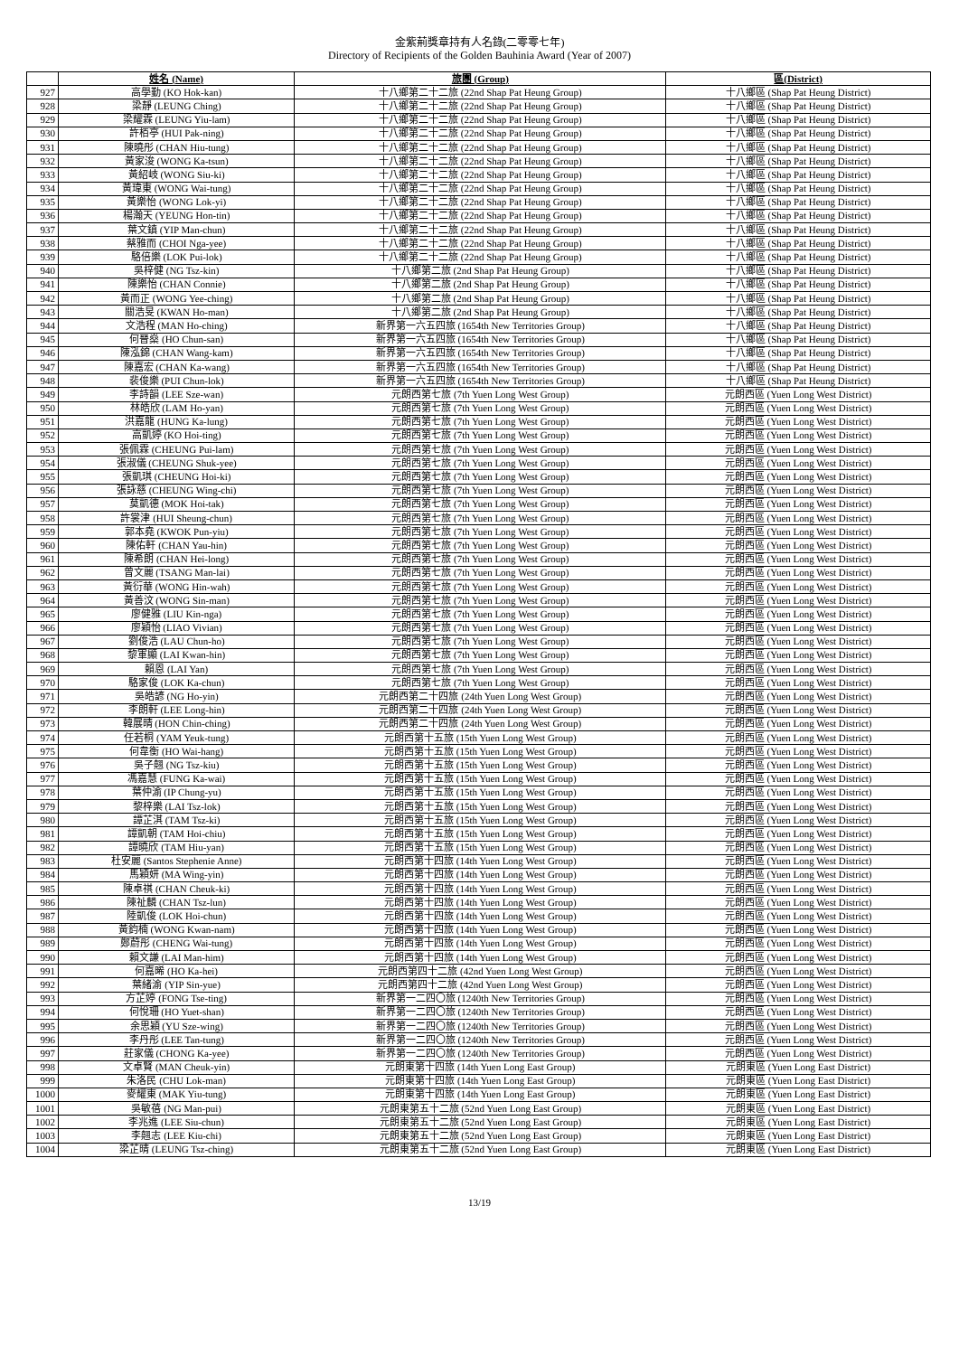金紫荊獎章持有人名錄(二零零七年)
Directory of Recipients of the Golden Bauhinia Award (Year of 2007)
| | 姓名 (Name) | 旅團 (Group) | 區(District) |
| --- | --- | --- | --- |
| 927 | 高學勤 (KO Hok-kan) | 十八鄉第二十二旅 (22nd Shap Pat Heung Group) | 十八鄉區 (Shap Pat Heung District) |
| 928 | 梁靜 (LEUNG Ching) | 十八鄉第二十二旅 (22nd Shap Pat Heung Group) | 十八鄉區 (Shap Pat Heung District) |
| 929 | 梁耀霖 (LEUNG Yiu-lam) | 十八鄉第二十二旅 (22nd Shap Pat Heung Group) | 十八鄉區 (Shap Pat Heung District) |
| 930 | 許栢亭 (HUI Pak-ning) | 十八鄉第二十二旅 (22nd Shap Pat Heung Group) | 十八鄉區 (Shap Pat Heung District) |
| 931 | 陳曉彤 (CHAN Hiu-tung) | 十八鄉第二十二旅 (22nd Shap Pat Heung Group) | 十八鄉區 (Shap Pat Heung District) |
| 932 | 黃家浚 (WONG Ka-tsun) | 十八鄉第二十二旅 (22nd Shap Pat Heung Group) | 十八鄉區 (Shap Pat Heung District) |
| 933 | 黃紹岐 (WONG Siu-ki) | 十八鄉第二十二旅 (22nd Shap Pat Heung Group) | 十八鄉區 (Shap Pat Heung District) |
| 934 | 黃瑋東 (WONG Wai-tung) | 十八鄉第二十二旅 (22nd Shap Pat Heung Group) | 十八鄉區 (Shap Pat Heung District) |
| 935 | 黃樂怡 (WONG Lok-yi) | 十八鄉第二十二旅 (22nd Shap Pat Heung Group) | 十八鄉區 (Shap Pat Heung District) |
| 936 | 楊瀚天 (YEUNG Hon-tin) | 十八鄉第二十二旅 (22nd Shap Pat Heung Group) | 十八鄉區 (Shap Pat Heung District) |
| 937 | 葉文鎮 (YIP Man-chun) | 十八鄉第二十二旅 (22nd Shap Pat Heung Group) | 十八鄉區 (Shap Pat Heung District) |
| 938 | 蔡雅而 (CHOI Nga-yee) | 十八鄉第二十二旅 (22nd Shap Pat Heung Group) | 十八鄉區 (Shap Pat Heung District) |
| 939 | 駱倍樂 (LOK Pui-lok) | 十八鄉第二十二旅 (22nd Shap Pat Heung Group) | 十八鄉區 (Shap Pat Heung District) |
| 940 | 吳梓健 (NG Tsz-kin) | 十八鄉第二旅 (2nd Shap Pat Heung Group) | 十八鄉區 (Shap Pat Heung District) |
| 941 | 陳樂怡 (CHAN Connie) | 十八鄉第二旅 (2nd Shap Pat Heung Group) | 十八鄉區 (Shap Pat Heung District) |
| 942 | 黃而正 (WONG Yee-ching) | 十八鄉第二旅 (2nd Shap Pat Heung Group) | 十八鄉區 (Shap Pat Heung District) |
| 943 | 關浩旻 (KWAN Ho-man) | 十八鄉第二旅 (2nd Shap Pat Heung Group) | 十八鄉區 (Shap Pat Heung District) |
| 944 | 文浩程 (MAN Ho-ching) | 新界第一六五四旅 (1654th New Territories Group) | 十八鄉區 (Shap Pat Heung District) |
| 945 | 何晉燊 (HO Chun-san) | 新界第一六五四旅 (1654th New Territories Group) | 十八鄉區 (Shap Pat Heung District) |
| 946 | 陳泓錦 (CHAN Wang-kam) | 新界第一六五四旅 (1654th New Territories Group) | 十八鄉區 (Shap Pat Heung District) |
| 947 | 陳嘉宏 (CHAN Ka-wang) | 新界第一六五四旅 (1654th New Territories Group) | 十八鄉區 (Shap Pat Heung District) |
| 948 | 裴俊樂 (PUI Chun-lok) | 新界第一六五四旅 (1654th New Territories Group) | 十八鄉區 (Shap Pat Heung District) |
| 949 | 李詩韻 (LEE Sze-wan) | 元朗西第七旅 (7th Yuen Long West Group) | 元朗西區 (Yuen Long West District) |
| 950 | 林皓欣 (LAM Ho-yan) | 元朗西第七旅 (7th Yuen Long West Group) | 元朗西區 (Yuen Long West District) |
| 951 | 洪嘉龍 (HUNG Ka-lung) | 元朗西第七旅 (7th Yuen Long West Group) | 元朗西區 (Yuen Long West District) |
| 952 | 高凱婷 (KO Hoi-ting) | 元朗西第七旅 (7th Yuen Long West Group) | 元朗西區 (Yuen Long West District) |
| 953 | 張佩霖 (CHEUNG Pui-lam) | 元朗西第七旅 (7th Yuen Long West Group) | 元朗西區 (Yuen Long West District) |
| 954 | 張淑儀 (CHEUNG Shuk-yee) | 元朗西第七旅 (7th Yuen Long West Group) | 元朗西區 (Yuen Long West District) |
| 955 | 張凱琪 (CHEUNG Hoi-ki) | 元朗西第七旅 (7th Yuen Long West Group) | 元朗西區 (Yuen Long West District) |
| 956 | 張詠慈 (CHEUNG Wing-chi) | 元朗西第七旅 (7th Yuen Long West Group) | 元朗西區 (Yuen Long West District) |
| 957 | 莫凱德 (MOK Hoi-tak) | 元朗西第七旅 (7th Yuen Long West Group) | 元朗西區 (Yuen Long West District) |
| 958 | 許裳津 (HUI Sheung-chun) | 元朗西第七旅 (7th Yuen Long West Group) | 元朗西區 (Yuen Long West District) |
| 959 | 郭本堯 (KWOK Pun-yiu) | 元朗西第七旅 (7th Yuen Long West Group) | 元朗西區 (Yuen Long West District) |
| 960 | 陳佑軒 (CHAN Yau-hin) | 元朗西第七旅 (7th Yuen Long West Group) | 元朗西區 (Yuen Long West District) |
| 961 | 陳希朗 (CHAN Hei-long) | 元朗西第七旅 (7th Yuen Long West Group) | 元朗西區 (Yuen Long West District) |
| 962 | 曾文麗 (TSANG Man-lai) | 元朗西第七旅 (7th Yuen Long West Group) | 元朗西區 (Yuen Long West District) |
| 963 | 黃衍華 (WONG Hin-wah) | 元朗西第七旅 (7th Yuen Long West Group) | 元朗西區 (Yuen Long West District) |
| 964 | 黃善汶 (WONG Sin-man) | 元朗西第七旅 (7th Yuen Long West Group) | 元朗西區 (Yuen Long West District) |
| 965 | 廖健雅 (LIU Kin-nga) | 元朗西第七旅 (7th Yuen Long West Group) | 元朗西區 (Yuen Long West District) |
| 966 | 廖穎怡 (LIAO Vivian) | 元朗西第七旅 (7th Yuen Long West Group) | 元朗西區 (Yuen Long West District) |
| 967 | 劉俊浩 (LAU Chun-ho) | 元朗西第七旅 (7th Yuen Long West Group) | 元朗西區 (Yuen Long West District) |
| 968 | 黎軍顯 (LAI Kwan-hin) | 元朗西第七旅 (7th Yuen Long West Group) | 元朗西區 (Yuen Long West District) |
| 969 | 賴恩 (LAI Yan) | 元朗西第七旅 (7th Yuen Long West Group) | 元朗西區 (Yuen Long West District) |
| 970 | 駱家俊 (LOK Ka-chun) | 元朗西第七旅 (7th Yuen Long West Group) | 元朗西區 (Yuen Long West District) |
| 971 | 吳皓諺 (NG Ho-yin) | 元朗西第二十四旅 (24th Yuen Long West Group) | 元朗西區 (Yuen Long West District) |
| 972 | 李朗軒 (LEE Long-hin) | 元朗西第二十四旅 (24th Yuen Long West Group) | 元朗西區 (Yuen Long West District) |
| 973 | 韓展晴 (HON Chin-ching) | 元朗西第二十四旅 (24th Yuen Long West Group) | 元朗西區 (Yuen Long West District) |
| 974 | 任若桐 (YAM Yeuk-tung) | 元朗西第十五旅 (15th Yuen Long West Group) | 元朗西區 (Yuen Long West District) |
| 975 | 何韋衡 (HO Wai-hang) | 元朗西第十五旅 (15th Yuen Long West Group) | 元朗西區 (Yuen Long West District) |
| 976 | 吳子翹 (NG Tsz-kiu) | 元朗西第十五旅 (15th Yuen Long West Group) | 元朗西區 (Yuen Long West District) |
| 977 | 馮嘉慧 (FUNG Ka-wai) | 元朗西第十五旅 (15th Yuen Long West Group) | 元朗西區 (Yuen Long West District) |
| 978 | 葉仲渝 (IP Chung-yu) | 元朗西第十五旅 (15th Yuen Long West Group) | 元朗西區 (Yuen Long West District) |
| 979 | 黎梓樂 (LAI Tsz-lok) | 元朗西第十五旅 (15th Yuen Long West Group) | 元朗西區 (Yuen Long West District) |
| 980 | 譚芷淇 (TAM Tsz-ki) | 元朗西第十五旅 (15th Yuen Long West Group) | 元朗西區 (Yuen Long West District) |
| 981 | 譚凱朝 (TAM Hoi-chiu) | 元朗西第十五旅 (15th Yuen Long West Group) | 元朗西區 (Yuen Long West District) |
| 982 | 譚曉欣 (TAM Hiu-yan) | 元朗西第十五旅 (15th Yuen Long West Group) | 元朗西區 (Yuen Long West District) |
| 983 | 杜安麗 (Santos Stephenie Anne) | 元朗西第十四旅 (14th Yuen Long West Group) | 元朗西區 (Yuen Long West District) |
| 984 | 馬穎妍 (MA Wing-yin) | 元朗西第十四旅 (14th Yuen Long West Group) | 元朗西區 (Yuen Long West District) |
| 985 | 陳卓祺 (CHAN Cheuk-ki) | 元朗西第十四旅 (14th Yuen Long West Group) | 元朗西區 (Yuen Long West District) |
| 986 | 陳祉麟 (CHAN Tsz-lun) | 元朗西第十四旅 (14th Yuen Long West Group) | 元朗西區 (Yuen Long West District) |
| 987 | 陸凱俊 (LOK Hoi-chun) | 元朗西第十四旅 (14th Yuen Long West Group) | 元朗西區 (Yuen Long West District) |
| 988 | 黃鈞楠 (WONG Kwan-nam) | 元朗西第十四旅 (14th Yuen Long West Group) | 元朗西區 (Yuen Long West District) |
| 989 | 鄭蔚彤 (CHENG Wai-tung) | 元朗西第十四旅 (14th Yuen Long West Group) | 元朗西區 (Yuen Long West District) |
| 990 | 賴文謙 (LAI Man-him) | 元朗西第十四旅 (14th Yuen Long West Group) | 元朗西區 (Yuen Long West District) |
| 991 | 何嘉晞 (HO Ka-hei) | 元朗西第四十二旅 (42nd Yuen Long West Group) | 元朗西區 (Yuen Long West District) |
| 992 | 葉緒渝 (YIP Sin-yue) | 元朗西第四十二旅 (42nd Yuen Long West Group) | 元朗西區 (Yuen Long West District) |
| 993 | 方芷婷 (FONG Tse-ting) | 新界第一二四〇旅 (1240th New Territories Group) | 元朗西區 (Yuen Long West District) |
| 994 | 何悅珊 (HO Yuet-shan) | 新界第一二四〇旅 (1240th New Territories Group) | 元朗西區 (Yuen Long West District) |
| 995 | 余思穎 (YU Sze-wing) | 新界第一二四〇旅 (1240th New Territories Group) | 元朗西區 (Yuen Long West District) |
| 996 | 李丹彤 (LEE Tan-tung) | 新界第一二四〇旅 (1240th New Territories Group) | 元朗西區 (Yuen Long West District) |
| 997 | 莊家儀 (CHONG Ka-yee) | 新界第一二四〇旅 (1240th New Territories Group) | 元朗西區 (Yuen Long West District) |
| 998 | 文卓賢 (MAN Cheuk-yin) | 元朗東第十四旅 (14th Yuen Long East Group) | 元朗東區 (Yuen Long East District) |
| 999 | 朱洛民 (CHU Lok-man) | 元朗東第十四旅 (14th Yuen Long East Group) | 元朗東區 (Yuen Long East District) |
| 1000 | 麥耀東 (MAK Yiu-tung) | 元朗東第十四旅 (14th Yuen Long East Group) | 元朗東區 (Yuen Long East District) |
| 1001 | 吳敏蓓 (NG Man-pui) | 元朗東第五十二旅 (52nd Yuen Long East Group) | 元朗東區 (Yuen Long East District) |
| 1002 | 李兆進 (LEE Siu-chun) | 元朗東第五十二旅 (52nd Yuen Long East Group) | 元朗東區 (Yuen Long East District) |
| 1003 | 李翹志 (LEE Kiu-chi) | 元朗東第五十二旅 (52nd Yuen Long East Group) | 元朗東區 (Yuen Long East District) |
| 1004 | 梁芷晴 (LEUNG Tsz-ching) | 元朗東第五十二旅 (52nd Yuen Long East Group) | 元朗東區 (Yuen Long East District) |
13/19